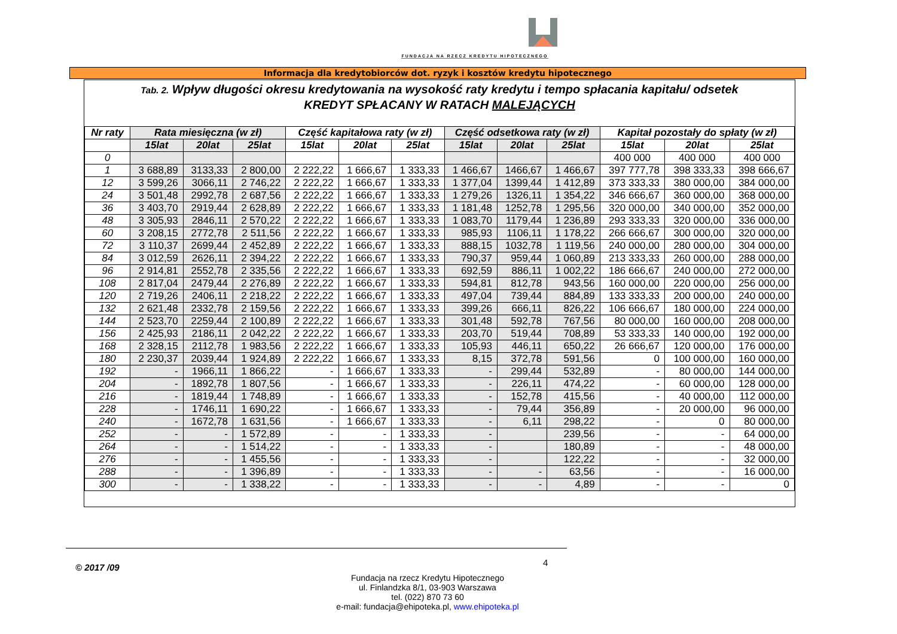FUNDACJA NA RZECZ KREDYTU HIPOTECZNEGO
Informacja dla kredytobiorców dot. ryzyk i kosztów kredytu hipotecznego
Tab. 2. Wpływ długości okresu kredytowania na wysokość raty kredytu i tempo spłacania kapitału/ odsetek
KREDYT SPŁACANY W RATACH MALEJĄCYCH
| Nr raty | Rata miesięczna (w zł) | | | Część kapitałowa raty (w zł) | | | Część odsetkowa raty (w zł) | | | Kapitał pozostały do spłaty (w zł) | | |
| --- | --- | --- | --- | --- | --- | --- | --- | --- | --- | --- | --- | --- |
| | 15lat | 20lat | 25lat | 15lat | 20lat | 25lat | 15lat | 20lat | 25lat | 15lat | 20lat | 25lat |
| 0 | | | | | | | | | | 400 000 | 400 000 | 400 000 |
| 1 | 3 688,89 | 3133,33 | 2 800,00 | 2 222,22 | 1 666,67 | 1 333,33 | 1 466,67 | 1466,67 | 1 466,67 | 397 777,78 | 398 333,33 | 398 666,67 |
| 12 | 3 599,26 | 3066,11 | 2 746,22 | 2 222,22 | 1 666,67 | 1 333,33 | 1 377,04 | 1399,44 | 1 412,89 | 373 333,33 | 380 000,00 | 384 000,00 |
| 24 | 3 501,48 | 2992,78 | 2 687,56 | 2 222,22 | 1 666,67 | 1 333,33 | 1 279,26 | 1326,11 | 1 354,22 | 346 666,67 | 360 000,00 | 368 000,00 |
| 36 | 3 403,70 | 2919,44 | 2 628,89 | 2 222,22 | 1 666,67 | 1 333,33 | 1 181,48 | 1252,78 | 1 295,56 | 320 000,00 | 340 000,00 | 352 000,00 |
| 48 | 3 305,93 | 2846,11 | 2 570,22 | 2 222,22 | 1 666,67 | 1 333,33 | 1 083,70 | 1179,44 | 1 236,89 | 293 333,33 | 320 000,00 | 336 000,00 |
| 60 | 3 208,15 | 2772,78 | 2 511,56 | 2 222,22 | 1 666,67 | 1 333,33 | 985,93 | 1106,11 | 1 178,22 | 266 666,67 | 300 000,00 | 320 000,00 |
| 72 | 3 110,37 | 2699,44 | 2 452,89 | 2 222,22 | 1 666,67 | 1 333,33 | 888,15 | 1032,78 | 1 119,56 | 240 000,00 | 280 000,00 | 304 000,00 |
| 84 | 3 012,59 | 2626,11 | 2 394,22 | 2 222,22 | 1 666,67 | 1 333,33 | 790,37 | 959,44 | 1 060,89 | 213 333,33 | 260 000,00 | 288 000,00 |
| 96 | 2 914,81 | 2552,78 | 2 335,56 | 2 222,22 | 1 666,67 | 1 333,33 | 692,59 | 886,11 | 1 002,22 | 186 666,67 | 240 000,00 | 272 000,00 |
| 108 | 2 817,04 | 2479,44 | 2 276,89 | 2 222,22 | 1 666,67 | 1 333,33 | 594,81 | 812,78 | 943,56 | 160 000,00 | 220 000,00 | 256 000,00 |
| 120 | 2 719,26 | 2406,11 | 2 218,22 | 2 222,22 | 1 666,67 | 1 333,33 | 497,04 | 739,44 | 884,89 | 133 333,33 | 200 000,00 | 240 000,00 |
| 132 | 2 621,48 | 2332,78 | 2 159,56 | 2 222,22 | 1 666,67 | 1 333,33 | 399,26 | 666,11 | 826,22 | 106 666,67 | 180 000,00 | 224 000,00 |
| 144 | 2 523,70 | 2259,44 | 2 100,89 | 2 222,22 | 1 666,67 | 1 333,33 | 301,48 | 592,78 | 767,56 | 80 000,00 | 160 000,00 | 208 000,00 |
| 156 | 2 425,93 | 2186,11 | 2 042,22 | 2 222,22 | 1 666,67 | 1 333,33 | 203,70 | 519,44 | 708,89 | 53 333,33 | 140 000,00 | 192 000,00 |
| 168 | 2 328,15 | 2112,78 | 1 983,56 | 2 222,22 | 1 666,67 | 1 333,33 | 105,93 | 446,11 | 650,22 | 26 666,67 | 120 000,00 | 176 000,00 |
| 180 | 2 230,37 | 2039,44 | 1 924,89 | 2 222,22 | 1 666,67 | 1 333,33 | 8,15 | 372,78 | 591,56 | 0 | 100 000,00 | 160 000,00 |
| 192 | - | 1966,11 | 1 866,22 | - | 1 666,67 | 1 333,33 | - | 299,44 | 532,89 | - | 80 000,00 | 144 000,00 |
| 204 | - | 1892,78 | 1 807,56 | - | 1 666,67 | 1 333,33 | - | 226,11 | 474,22 | - | 60 000,00 | 128 000,00 |
| 216 | - | 1819,44 | 1 748,89 | - | 1 666,67 | 1 333,33 | - | 152,78 | 415,56 | - | 40 000,00 | 112 000,00 |
| 228 | - | 1746,11 | 1 690,22 | - | 1 666,67 | 1 333,33 | - | 79,44 | 356,89 | - | 20 000,00 | 96 000,00 |
| 240 | - | 1672,78 | 1 631,56 | - | 1 666,67 | 1 333,33 | - | 6,11 | 298,22 | - | 0 | 80 000,00 |
| 252 | - | - | 1 572,89 | - | - | 1 333,33 | - | | 239,56 | - | - | 64 000,00 |
| 264 | - | - | 1 514,22 | - | - | 1 333,33 | - | | 180,89 | - | - | 48 000,00 |
| 276 | - | - | 1 455,56 | - | - | 1 333,33 | - | | 122,22 | - | - | 32 000,00 |
| 288 | - | - | 1 396,89 | - | - | 1 333,33 | - | - | 63,56 | - | - | 16 000,00 |
| 300 | - | - | 1 338,22 | - | - | 1 333,33 | - | - | 4,89 | - | - | 0 |
© 2017 /09 4
Fundacja na rzecz Kredytu Hipotecznego
ul. Finlandzka 8/1, 03-903 Warszawa
tel. (022) 870 73 60
e-mail: fundacja@ehipoteka.pl, www.ehipoteka.pl